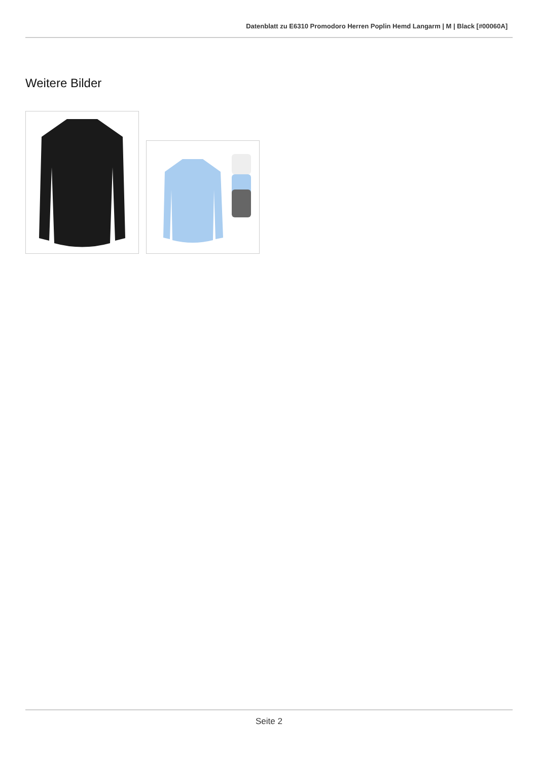Datenblatt zu E6310 Promodoro Herren Poplin Hemd Langarm | M | Black [#00060A]
Weitere Bilder
Seite 2